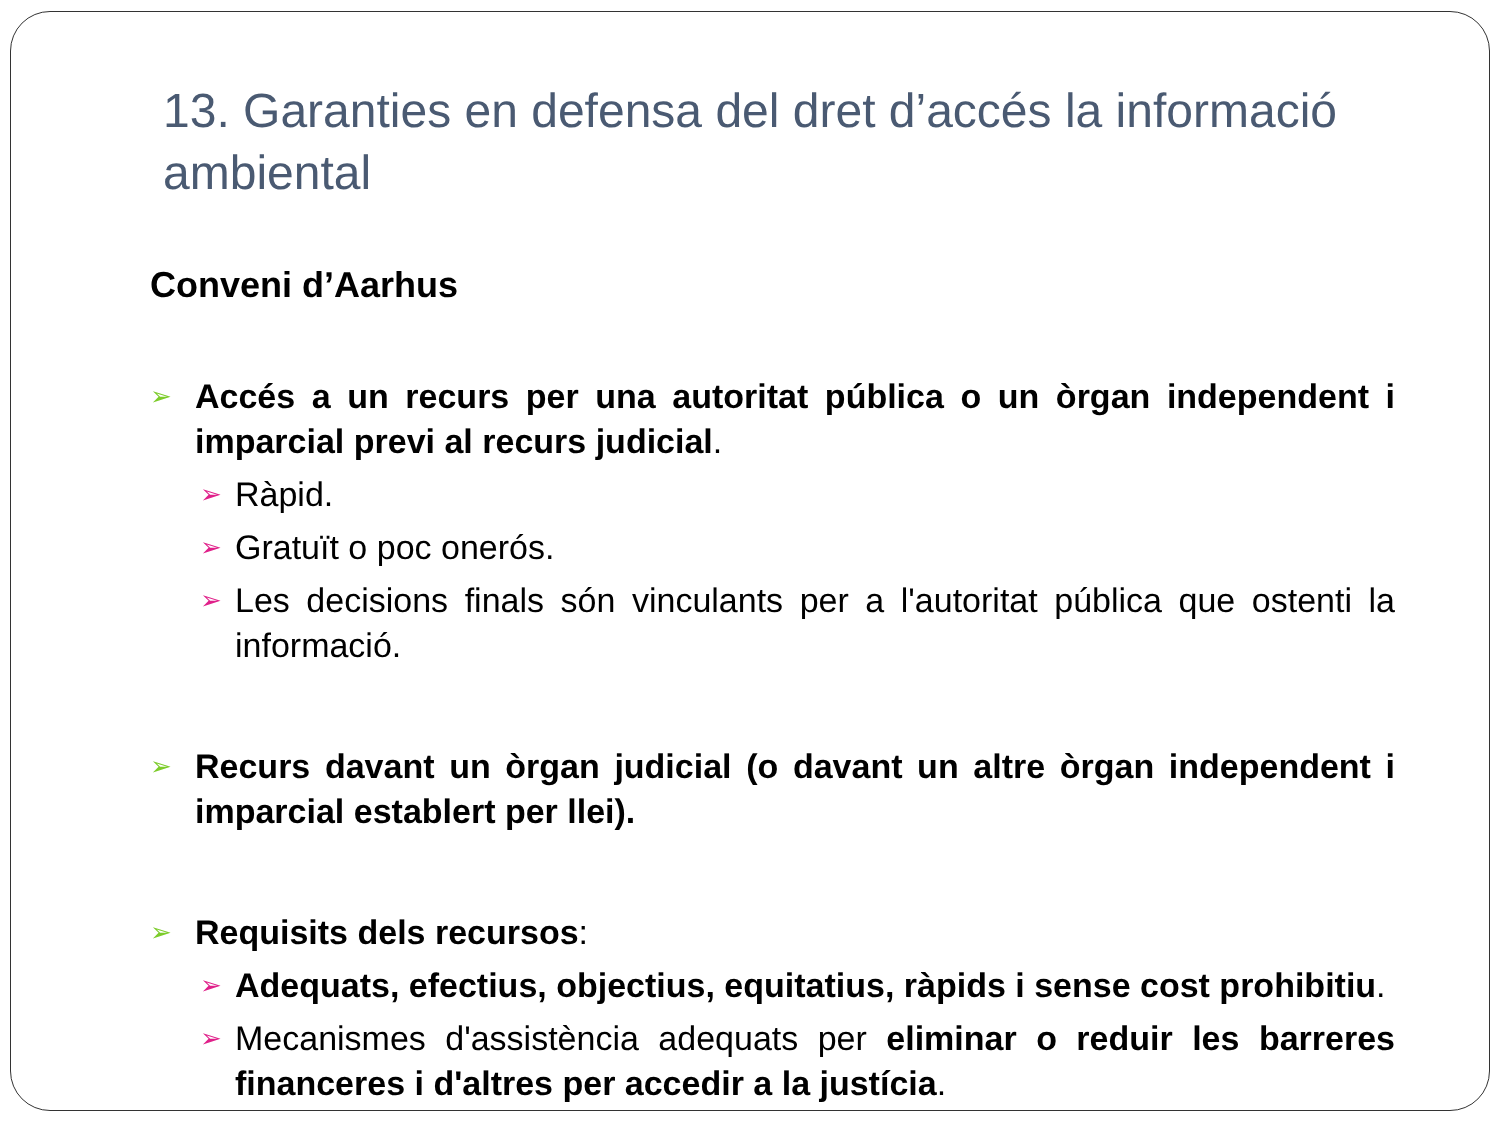13. Garanties en defensa del dret d’accés la informació ambiental
Conveni d’Aarhus
➢
Accés a un recurs per una autoritat pública o un òrgan independent i imparcial previ al recurs judicial.
➢
Ràpid.
➢
Gratuït o poc onerós.
➢
Les decisions finals són vinculants per a l'autoritat pública que ostenti la informació.
➢
Recurs davant un òrgan judicial (o davant un altre òrgan independent i imparcial establert per llei).
➢
Requisits dels recursos:
➢
Adequats, efectius, objectius, equitatius, ràpids i sense cost prohibitiu.
➢
Mecanismes d'assistència adequats per eliminar o reduir les barreres financeres i d'altres per accedir a la justícia.